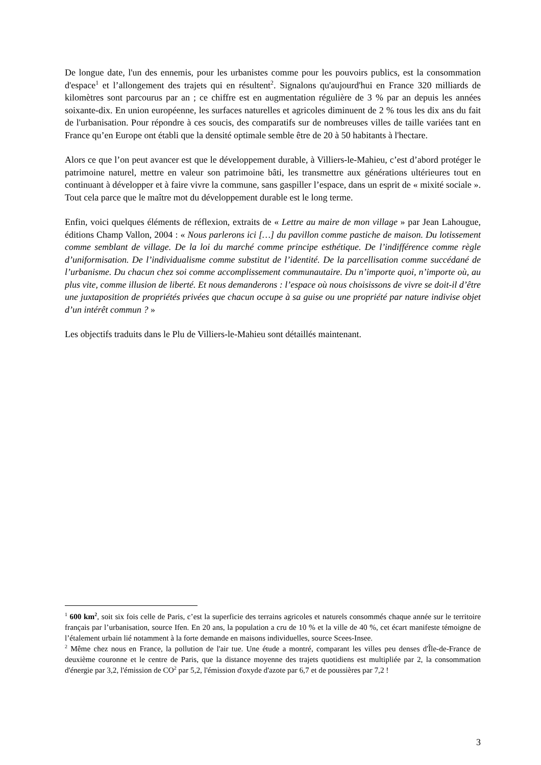De longue date, l'un des ennemis, pour les urbanistes comme pour les pouvoirs publics, est la consommation d'espace<sup>1</sup> et l’allongement des trajets qui en résultent<sup>2</sup>. Signalons qu'aujourd'hui en France 320 milliards de kilomètres sont parcourus par an ; ce chiffre est en augmentation régulière de 3 % par an depuis les années soixante-dix. En union européenne, les surfaces naturelles et agricoles diminuent de 2 % tous les dix ans du fait de l'urbanisation. Pour répondre à ces soucis, des comparatifs sur de nombreuses villes de taille variées tant en France qu’en Europe ont établi que la densité optimale semble être de 20 à 50 habitants à l'hectare.
Alors ce que l’on peut avancer est que le développement durable, à Villiers-le-Mahieu, c’est d’abord protéger le patrimoine naturel, mettre en valeur son patrimoine bâti, les transmettre aux générations ultérieures tout en continuant à développer et à faire vivre la commune, sans gaspiller l’espace, dans un esprit de « mixité sociale ». Tout cela parce que le maître mot du développement durable est le long terme.
Enfin, voici quelques éléments de réflexion, extraits de « Lettre au maire de mon village » par Jean Lahougue, éditions Champ Vallon, 2004 : « Nous parlerons ici […] du pavillon comme pastiche de maison. Du lotissement comme semblant de village. De la loi du marché comme principe esthétique. De l’indifférence comme règle d’uniformisation. De l’individualisme comme substitut de l’identité. De la parcellisation comme succédané de l’urbanisme. Du chacun chez soi comme accomplissement communautaire. Du n’importe quoi, n’importe où, au plus vite, comme illusion de liberté. Et nous demanderons : l’espace où nous choisissons de vivre se doit-il d’être une juxtaposition de propriétés privées que chacun occupe à sa guise ou une propriété par nature indivise objet d’un intérêt commun ? »
Les objectifs traduits dans le Plu de Villiers-le-Mahieu sont détaillés maintenant.
<sup>1</sup> 600 km<sup>2</sup>, soit six fois celle de Paris, c’est la superficie des terrains agricoles et naturels consommés chaque année sur le territoire français par l’urbanisation, source Ifen. En 20 ans, la population a cru de 10 % et la ville de 40 %, cet écart manifeste témoigne de l’étalement urbain lié notamment à la forte demande en maisons individuelles, source Scees-Insee.
<sup>2</sup> Même chez nous en France, la pollution de l'air tue. Une étude a montré, comparant les villes peu denses d'Île-de-France de deuxième couronne et le centre de Paris, que la distance moyenne des trajets quotidiens est multipliée par 2, la consommation d'énergie par 3,2, l'émission de CO<sup>2</sup> par 5,2, l'émission d'oxyde d'azote par 6,7 et de poussières par 7,2 !
3